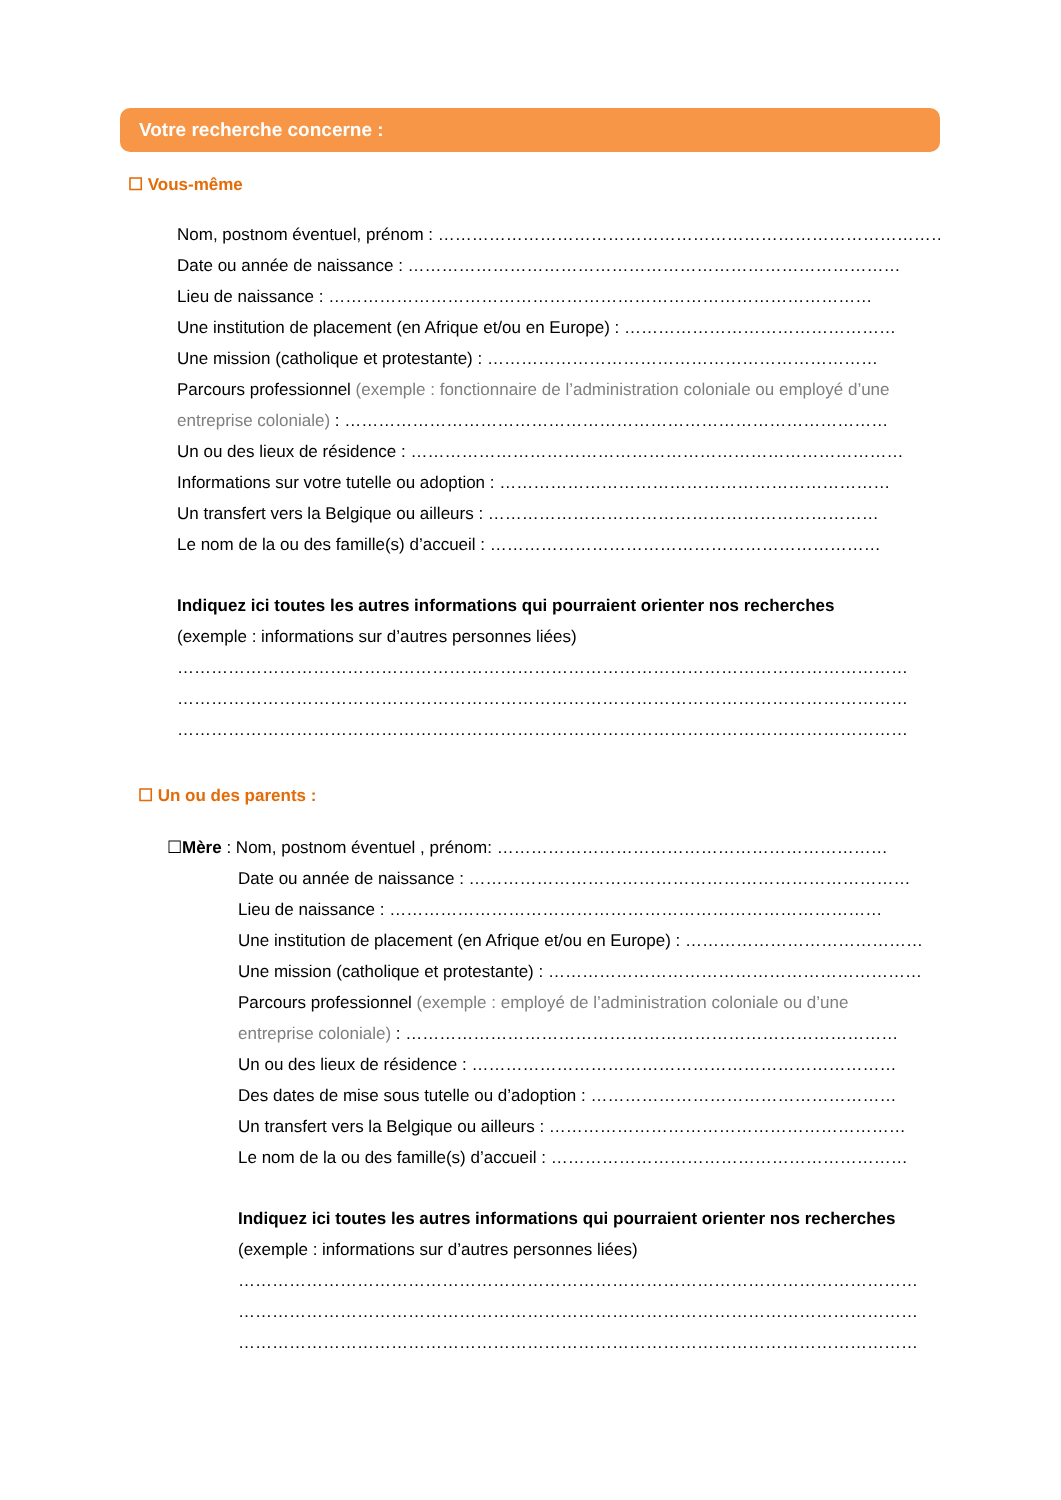Votre recherche concerne :
☐ Vous-même
Nom, postnom éventuel, prénom : ………………………………………………………………………………
Date ou année de naissance : ……………………………………………………………………………
Lieu de naissance : ……………………………………………………………………………………
Une institution de placement (en Afrique et/ou en Europe) : …………………………………………
Une mission (catholique et protestante) : ……………………………………………………………
Parcours professionnel (exemple : fonctionnaire de l’administration coloniale ou employé d’une
entreprise coloniale) : ……………………………………………………………………………………
Un ou des lieux de résidence : ……………………………………………………………………………
Informations sur votre tutelle ou adoption : ……………………………………………………………
Un transfert vers la Belgique ou ailleurs : ……………………………………………………………
Le nom de la ou des famille(s) d’accueil : ……………………………………………………………
Indiquez ici toutes les autres informations qui pourraient orienter nos recherches
(exemple : informations sur d’autres personnes liées)
…………………………………………………………………………………………………………………
…………………………………………………………………………………………………………………
…………………………………………………………………………………………………………………
☐ Un ou des parents :
☐Mère : Nom, postnom éventuel , prénom: ……………………………………………………………
Date ou année de naissance : ……………………………………………………………………
Lieu de naissance : ……………………………………………………………………………
Une institution de placement (en Afrique et/ou en Europe) : ……………………………………
Une mission (catholique et protestante) : …………………………………………………………
Parcours professionnel (exemple : employé de l’administration coloniale ou d’une
entreprise coloniale) : ……………………………………………………………………………
Un ou des lieux de résidence : …………………………………………………………………
Des dates de mise sous tutelle ou d’adoption : ………………………………………………
Un transfert vers la Belgique ou ailleurs : ………………………………………………………
Le nom de la ou des famille(s) d’accueil : ………………………………………………………
Indiquez ici toutes les autres informations qui pourraient orienter nos recherches
(exemple : informations sur d’autres personnes liées)
…………………………………………………………………………………………………………
…………………………………………………………………………………………………………
…………………………………………………………………………………………………………